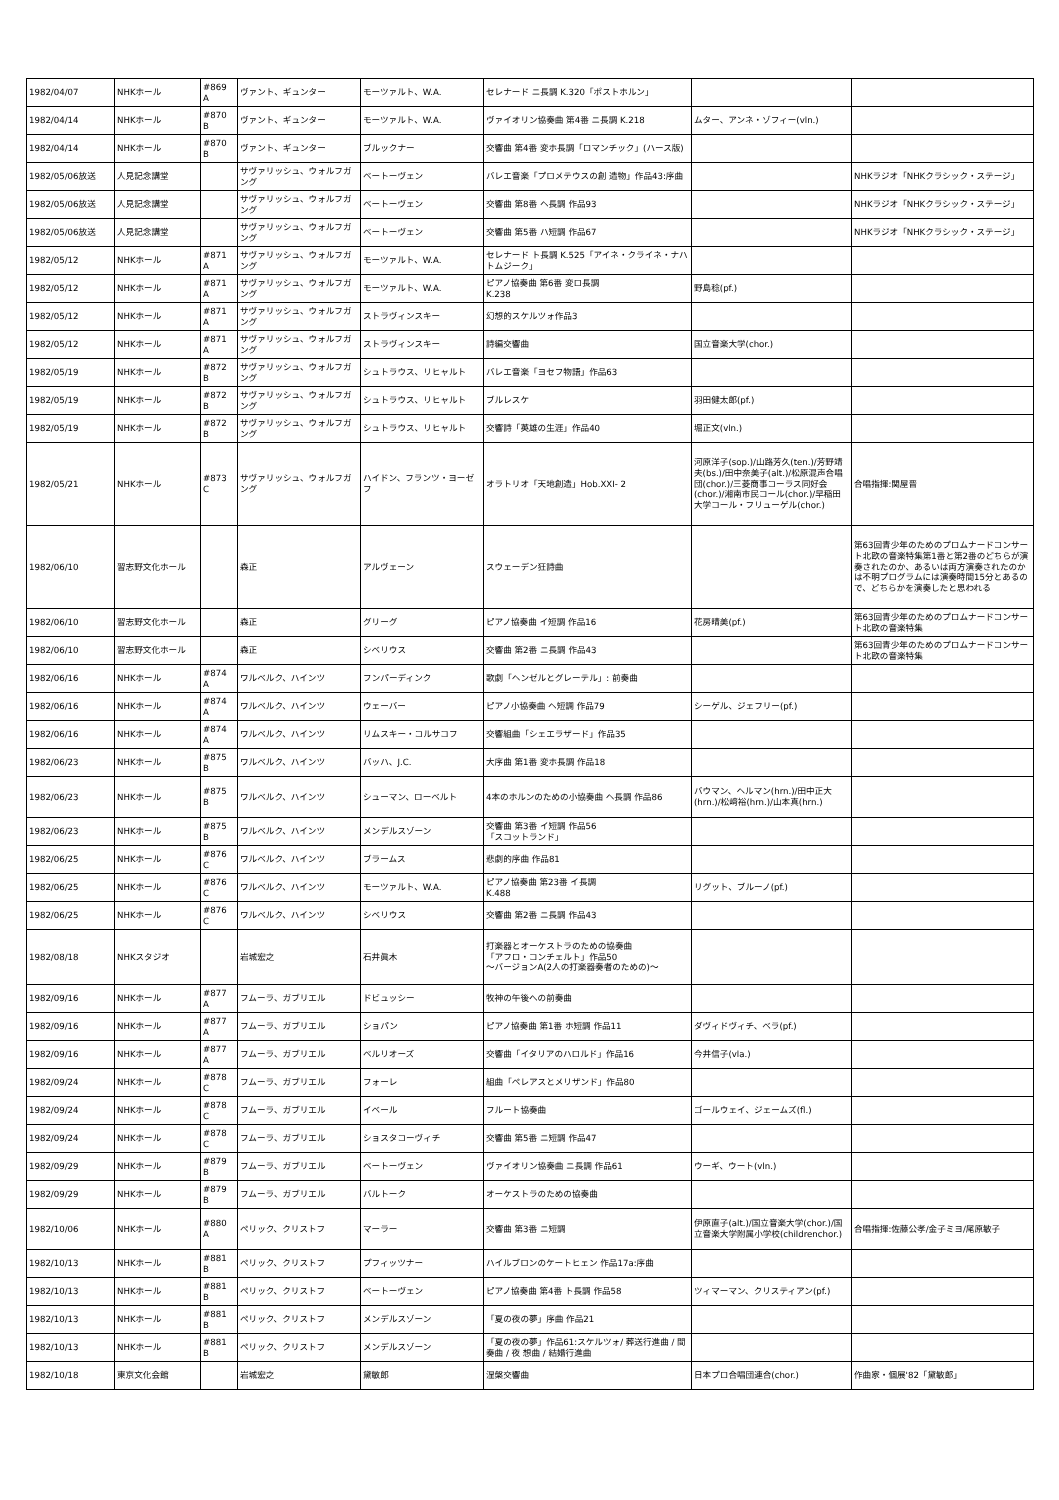| 1982/04/07 | NHKホール | #869 A | ヴァント、ギュンター | モーツァルト、W.A. | セレナード ニ長調 K.320「ポストホルン」 | | |
| 1982/04/14 | NHKホール | #870 B | ヴァント、ギュンター | モーツァルト、W.A. | ヴァイオリン協奏曲 第4番 ニ長調 K.218 | ムター、アンネ・ゾフィー(vln.) | |
| 1982/04/14 | NHKホール | #870 B | ヴァント、ギュンター | ブルックナー | 交響曲 第4番 変ホ長調「ロマンチック」(ハース版) | | |
| 1982/05/06放送 | 人見記念講堂 | | サヴァリッシュ、ウォルフガング | ベートーヴェン | バレエ音楽「プロメテウスの創 造物」作品43:序曲 | | NHKラジオ「NHKクラシック・ステージ」 |
| 1982/05/06放送 | 人見記念講堂 | | サヴァリッシュ、ウォルフガング | ベートーヴェン | 交響曲 第8番 ヘ長調 作品93 | | NHKラジオ「NHKクラシック・ステージ」 |
| 1982/05/06放送 | 人見記念講堂 | | サヴァリッシュ、ウォルフガング | ベートーヴェン | 交響曲 第5番 ハ短調 作品67 | | NHKラジオ「NHKクラシック・ステージ」 |
| 1982/05/12 | NHKホール | #871 A | サヴァリッシュ、ウォルフガング | モーツァルト、W.A. | セレナード ト長調 K.525「アイネ・クライネ・ナハトムジーク」 | | |
| 1982/05/12 | NHKホール | #871 A | サヴァリッシュ、ウォルフガング | モーツァルト、W.A. | ピアノ協奏曲 第6番 変ロ長調 K.238 | 野島稔(pf.) | |
| 1982/05/12 | NHKホール | #871 A | サヴァリッシュ、ウォルフガング | ストラヴィンスキー | 幻想的スケルツォ作品3 | | |
| 1982/05/12 | NHKホール | #871 A | サヴァリッシュ、ウォルフガング | ストラヴィンスキー | 詩編交響曲 | 国立音楽大学(chor.) | |
| 1982/05/19 | NHKホール | #872 B | サヴァリッシュ、ウォルフガング | シュトラウス、リヒャルト | バレエ音楽「ヨセフ物語」作品63 | | |
| 1982/05/19 | NHKホール | #872 B | サヴァリッシュ、ウォルフガング | シュトラウス、リヒャルト | ブルレスケ | 羽田健太郎(pf.) | |
| 1982/05/19 | NHKホール | #872 B | サヴァリッシュ、ウォルフガング | シュトラウス、リヒャルト | 交響詩「英雄の生涯」作品40 | 堀正文(vln.) | |
| 1982/05/21 | NHKホール | #873 C | サヴァリッシュ、ウォルフガング | ハイドン、フランツ・ヨーゼフ | オラトリオ「天地創造」Hob.XXI- 2 | 河原洋子(sop.)/山路芳久(ten.)/芳野靖夫(bs.)/田中奈美子(alt.)/松原混声合唱団(chor.)/三菱商事コーラス同好会(chor.)/湘南市民コール(chor.)/早稲田大学コール・フリューゲル(chor.) | 合唱指揮:関屋晋 |
| 1982/06/10 | 習志野文化ホール | | 森正 | アルヴェーン | スウェーデン狂詩曲 | | 第63回青少年のためのプロムナードコンサート北欧の音楽特集第1番と第2番のどちらが演奏されたのか、あるいは両方演奏されたのかは不明プログラムには演奏時間15分とあるので、どちらかを演奏したと思われる |
| 1982/06/10 | 習志野文化ホール | | 森正 | グリーグ | ピアノ協奏曲 イ短調 作品16 | 花房晴美(pf.) | 第63回青少年のためのプロムナードコンサート北欧の音楽特集 |
| 1982/06/10 | 習志野文化ホール | | 森正 | シベリウス | 交響曲 第2番 ニ長調 作品43 | | 第63回青少年のためのプロムナードコンサート北欧の音楽特集 |
| 1982/06/16 | NHKホール | #874 A | ワルベルク、ハインツ | フンパーディンク | 歌劇「ヘンゼルとグレーテル」: 前奏曲 | | |
| 1982/06/16 | NHKホール | #874 A | ワルベルク、ハインツ | ウェーバー | ピアノ小協奏曲 ヘ短調 作品79 | シーゲル、ジェフリー(pf.) | |
| 1982/06/16 | NHKホール | #874 A | ワルベルク、ハインツ | リムスキー・コルサコフ | 交響組曲「シェエラザード」作品35 | | |
| 1982/06/23 | NHKホール | #875 B | ワルベルク、ハインツ | バッハ、J.C. | 大序曲 第1番 変ホ長調 作品18 | | |
| 1982/06/23 | NHKホール | #875 B | ワルベルク、ハインツ | シューマン、ローベルト | 4本のホルンのための小協奏曲 ヘ長調 作品86 | バウマン、ヘルマン(hrn.)/田中正大(hrn.)/松﨑裕(hrn.)/山本真(hrn.) | |
| 1982/06/23 | NHKホール | #875 B | ワルベルク、ハインツ | メンデルスゾーン | 交響曲 第3番 イ短調 作品56 「スコットランド」 | | |
| 1982/06/25 | NHKホール | #876 C | ワルベルク、ハインツ | ブラームス | 悲劇的序曲 作品81 | | |
| 1982/06/25 | NHKホール | #876 C | ワルベルク、ハインツ | モーツァルト、W.A. | ピアノ協奏曲 第23番 イ長調 K.488 | リグット、ブルーノ(pf.) | |
| 1982/06/25 | NHKホール | #876 C | ワルベルク、ハインツ | シベリウス | 交響曲 第2番 ニ長調 作品43 | | |
| 1982/08/18 | NHKスタジオ | | 岩城宏之 | 石井眞木 | 打楽器とオーケストラのための協奏曲 「アフロ・コンチェルト」作品50 ～バージョンA(2人の打楽器奏者のための)～ | | |
| 1982/09/16 | NHKホール | #877 A | フムーラ、ガブリエル | ドビュッシー | 牧神の午後への前奏曲 | | |
| 1982/09/16 | NHKホール | #877 A | フムーラ、ガブリエル | ショパン | ピアノ協奏曲 第1番 ホ短調 作品11 | ダヴィドヴィチ、ベラ(pf.) | |
| 1982/09/16 | NHKホール | #877 A | フムーラ、ガブリエル | ベルリオーズ | 交響曲「イタリアのハロルド」作品16 | 今井信子(vla.) | |
| 1982/09/24 | NHKホール | #878 C | フムーラ、ガブリエル | フォーレ | 組曲「ペレアスとメリザンド」作品80 | | |
| 1982/09/24 | NHKホール | #878 C | フムーラ、ガブリエル | イベール | フルート協奏曲 | ゴールウェイ、ジェームズ(fl.) | |
| 1982/09/24 | NHKホール | #878 C | フムーラ、ガブリエル | ショスタコーヴィチ | 交響曲 第5番 ニ短調 作品47 | | |
| 1982/09/29 | NHKホール | #879 B | フムーラ、ガブリエル | ベートーヴェン | ヴァイオリン協奏曲 ニ長調 作品61 | ウーギ、ウート(vln.) | |
| 1982/09/29 | NHKホール | #879 B | フムーラ、ガブリエル | バルトーク | オーケストラのための協奏曲 | | |
| 1982/10/06 | NHKホール | #880 A | ペリック、クリストフ | マーラー | 交響曲 第3番 ニ短調 | 伊原直子(alt.)/国立音楽大学(chor.)/国立音楽大学附属小学校(childrenchor.) | 合唱指揮:佐藤公孝/金子ミヨ/尾原敏子 |
| 1982/10/13 | NHKホール | #881 B | ペリック、クリストフ | プフィッツナー | ハイルブロンのケートヒェン 作品17a:序曲 | | |
| 1982/10/13 | NHKホール | #881 B | ペリック、クリストフ | ベートーヴェン | ピアノ協奏曲 第4番 ト長調 作品58 | ツィマーマン、クリスティアン(pf.) | |
| 1982/10/13 | NHKホール | #881 B | ペリック、クリストフ | メンデルスゾーン | 「夏の夜の夢」序曲 作品21 | | |
| 1982/10/13 | NHKホール | #881 B | ペリック、クリストフ | メンデルスゾーン | 「夏の夜の夢」作品61:スケルツォ/ 葬送行進曲 / 間奏曲 / 夜 想曲 / 結婚行進曲 | | |
| 1982/10/18 | 東京文化会館 | | 岩城宏之 | 黛敏郎 | 涅槃交響曲 | 日本プロ合唱団連合(chor.) | 作曲家・個展'82「黛敏郎」 |